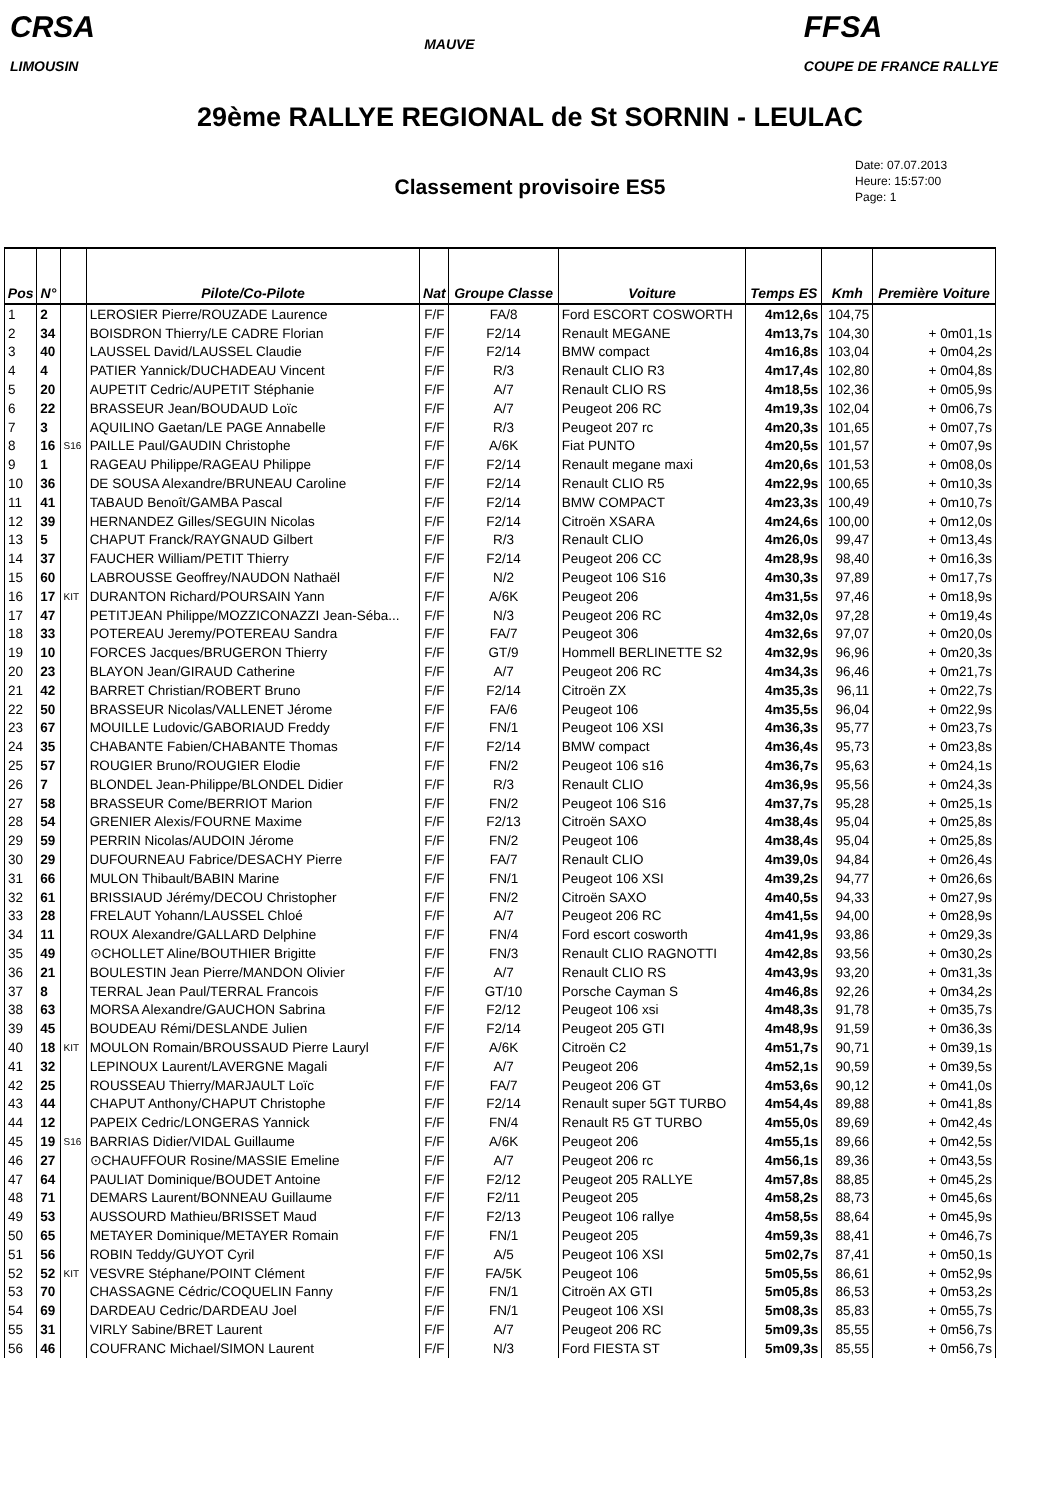CRSA
LIMOUSIN
MAUVE
FFSA
COUPE DE FRANCE RALLYE
29ème RALLYE REGIONAL de St SORNIN - LEULAC
Classement provisoire ES5
Date: 07.07.2013
Heure: 15:57:00
Page: 1
| Pos | N° | | Pilote/Co-Pilote | Nat | Groupe Classe | Voiture | Temps ES | Kmh | Première Voiture |
| --- | --- | --- | --- | --- | --- | --- | --- | --- | --- |
| 1 | 2 | | LEROSIER Pierre/ROUZADE Laurence | F/F | FA/8 | Ford ESCORT COSWORTH | 4m12,6s | 104,75 | |
| 2 | 34 | | BOISDRON Thierry/LE CADRE Florian | F/F | F2/14 | Renault MEGANE | 4m13,7s | 104,30 | + 0m01,1s |
| 3 | 40 | | LAUSSEL David/LAUSSEL Claudie | F/F | F2/14 | BMW compact | 4m16,8s | 103,04 | + 0m04,2s |
| 4 | 4 | | PATIER Yannick/DUCHADEAU Vincent | F/F | R/3 | Renault CLIO R3 | 4m17,4s | 102,80 | + 0m04,8s |
| 5 | 20 | | AUPETIT Cedric/AUPETIT Stéphanie | F/F | A/7 | Renault CLIO RS | 4m18,5s | 102,36 | + 0m05,9s |
| 6 | 22 | | BRASSEUR Jean/BOUDAUD Loïc | F/F | A/7 | Peugeot 206 RC | 4m19,3s | 102,04 | + 0m06,7s |
| 7 | 3 | | AQUILINO Gaetan/LE PAGE Annabelle | F/F | R/3 | Peugeot 207 rc | 4m20,3s | 101,65 | + 0m07,7s |
| 8 | 16 | S16 | PAILLE Paul/GAUDIN Christophe | F/F | A/6K | Fiat PUNTO | 4m20,5s | 101,57 | + 0m07,9s |
| 9 | 1 | | RAGEAU Philippe/RAGEAU Philippe | F/F | F2/14 | Renault megane maxi | 4m20,6s | 101,53 | + 0m08,0s |
| 10 | 36 | | DE SOUSA Alexandre/BRUNEAU Caroline | F/F | F2/14 | Renault CLIO R5 | 4m22,9s | 100,65 | + 0m10,3s |
| 11 | 41 | | TABAUD Benoît/GAMBA Pascal | F/F | F2/14 | BMW COMPACT | 4m23,3s | 100,49 | + 0m10,7s |
| 12 | 39 | | HERNANDEZ Gilles/SEGUIN Nicolas | F/F | F2/14 | Citroën XSARA | 4m24,6s | 100,00 | + 0m12,0s |
| 13 | 5 | | CHAPUT Franck/RAYGNAUD Gilbert | F/F | R/3 | Renault CLIO | 4m26,0s | 99,47 | + 0m13,4s |
| 14 | 37 | | FAUCHER William/PETIT Thierry | F/F | F2/14 | Peugeot 206 CC | 4m28,9s | 98,40 | + 0m16,3s |
| 15 | 60 | | LABROUSSE Geoffrey/NAUDON Nathaël | F/F | N/2 | Peugeot 106 S16 | 4m30,3s | 97,89 | + 0m17,7s |
| 16 | 17 | KIT | DURANTON Richard/POURSAIN Yann | F/F | A/6K | Peugeot 206 | 4m31,5s | 97,46 | + 0m18,9s |
| 17 | 47 | | PETITJEAN Philippe/MOZZICONAZZI Jean-Séba... | F/F | N/3 | Peugeot 206 RC | 4m32,0s | 97,28 | + 0m19,4s |
| 18 | 33 | | POTEREAU Jeremy/POTEREAU Sandra | F/F | FA/7 | Peugeot 306 | 4m32,6s | 97,07 | + 0m20,0s |
| 19 | 10 | | FORCES Jacques/BRUGERON Thierry | F/F | GT/9 | Hommell BERLINETTE S2 | 4m32,9s | 96,96 | + 0m20,3s |
| 20 | 23 | | BLAYON Jean/GIRAUD Catherine | F/F | A/7 | Peugeot 206 RC | 4m34,3s | 96,46 | + 0m21,7s |
| 21 | 42 | | BARRET Christian/ROBERT Bruno | F/F | F2/14 | Citroën ZX | 4m35,3s | 96,11 | + 0m22,7s |
| 22 | 50 | | BRASSEUR Nicolas/VALLENET Jérome | F/F | FA/6 | Peugeot 106 | 4m35,5s | 96,04 | + 0m22,9s |
| 23 | 67 | | MOUILLE Ludovic/GABORIAUD Freddy | F/F | FN/1 | Peugeot 106 XSI | 4m36,3s | 95,77 | + 0m23,7s |
| 24 | 35 | | CHABANTE Fabien/CHABANTE Thomas | F/F | F2/14 | BMW compact | 4m36,4s | 95,73 | + 0m23,8s |
| 25 | 57 | | ROUGIER Bruno/ROUGIER Elodie | F/F | FN/2 | Peugeot 106 s16 | 4m36,7s | 95,63 | + 0m24,1s |
| 26 | 7 | | BLONDEL Jean-Philippe/BLONDEL Didier | F/F | R/3 | Renault CLIO | 4m36,9s | 95,56 | + 0m24,3s |
| 27 | 58 | | BRASSEUR Come/BERRIOT Marion | F/F | FN/2 | Peugeot 106 S16 | 4m37,7s | 95,28 | + 0m25,1s |
| 28 | 54 | | GRENIER Alexis/FOURNE Maxime | F/F | F2/13 | Citroën SAXO | 4m38,4s | 95,04 | + 0m25,8s |
| 29 | 59 | | PERRIN Nicolas/AUDOIN Jérome | F/F | FN/2 | Peugeot 106 | 4m38,4s | 95,04 | + 0m25,8s |
| 30 | 29 | | DUFOURNEAU Fabrice/DESACHY Pierre | F/F | FA/7 | Renault CLIO | 4m39,0s | 94,84 | + 0m26,4s |
| 31 | 66 | | MULON Thibault/BABIN Marine | F/F | FN/1 | Peugeot 106 XSI | 4m39,2s | 94,77 | + 0m26,6s |
| 32 | 61 | | BRISSIAUD Jérémy/DECOU Christopher | F/F | FN/2 | Citroën SAXO | 4m40,5s | 94,33 | + 0m27,9s |
| 33 | 28 | | FRELAUT Yohann/LAUSSEL Chloé | F/F | A/7 | Peugeot 206 RC | 4m41,5s | 94,00 | + 0m28,9s |
| 34 | 11 | | ROUX Alexandre/GALLARD Delphine | F/F | FN/4 | Ford escort cosworth | 4m41,9s | 93,86 | + 0m29,3s |
| 35 | 49 | | ⊙CHOLLET Aline/BOUTHIER Brigitte | F/F | FN/3 | Renault CLIO RAGNOTTI | 4m42,8s | 93,56 | + 0m30,2s |
| 36 | 21 | | BOULESTIN Jean Pierre/MANDON Olivier | F/F | A/7 | Renault CLIO RS | 4m43,9s | 93,20 | + 0m31,3s |
| 37 | 8 | | TERRAL Jean Paul/TERRAL Francois | F/F | GT/10 | Porsche Cayman S | 4m46,8s | 92,26 | + 0m34,2s |
| 38 | 63 | | MORSA Alexandre/GAUCHON Sabrina | F/F | F2/12 | Peugeot 106 xsi | 4m48,3s | 91,78 | + 0m35,7s |
| 39 | 45 | | BOUDEAU Rémi/DESLANDE Julien | F/F | F2/14 | Peugeot 205 GTI | 4m48,9s | 91,59 | + 0m36,3s |
| 40 | 18 | KIT | MOULON Romain/BROUSSAUD Pierre Lauryl | F/F | A/6K | Citroën C2 | 4m51,7s | 90,71 | + 0m39,1s |
| 41 | 32 | | LEPINOUX Laurent/LAVERGNE Magali | F/F | A/7 | Peugeot 206 | 4m52,1s | 90,59 | + 0m39,5s |
| 42 | 25 | | ROUSSEAU Thierry/MARJAULT Loïc | F/F | FA/7 | Peugeot 206 GT | 4m53,6s | 90,12 | + 0m41,0s |
| 43 | 44 | | CHAPUT Anthony/CHAPUT Christophe | F/F | F2/14 | Renault super 5GT TURBO | 4m54,4s | 89,88 | + 0m41,8s |
| 44 | 12 | | PAPEIX Cedric/LONGERAS Yannick | F/F | FN/4 | Renault R5 GT TURBO | 4m55,0s | 89,69 | + 0m42,4s |
| 45 | 19 | S16 | BARRIAS Didier/VIDAL Guillaume | F/F | A/6K | Peugeot 206 | 4m55,1s | 89,66 | + 0m42,5s |
| 46 | 27 | | ⊙CHAUFFOUR Rosine/MASSIE Emeline | F/F | A/7 | Peugeot 206 rc | 4m56,1s | 89,36 | + 0m43,5s |
| 47 | 64 | | PAULIAT Dominique/BOUDET Antoine | F/F | F2/12 | Peugeot 205 RALLYE | 4m57,8s | 88,85 | + 0m45,2s |
| 48 | 71 | | DEMARS Laurent/BONNEAU Guillaume | F/F | F2/11 | Peugeot 205 | 4m58,2s | 88,73 | + 0m45,6s |
| 49 | 53 | | AUSSOURD Mathieu/BRISSET Maud | F/F | F2/13 | Peugeot 106 rallye | 4m58,5s | 88,64 | + 0m45,9s |
| 50 | 65 | | METAYER Dominique/METAYER Romain | F/F | FN/1 | Peugeot 205 | 4m59,3s | 88,41 | + 0m46,7s |
| 51 | 56 | | ROBIN Teddy/GUYOT Cyril | F/F | A/5 | Peugeot 106 XSI | 5m02,7s | 87,41 | + 0m50,1s |
| 52 | 52 | KIT | VESVRE Stéphane/POINT Clément | F/F | FA/5K | Peugeot 106 | 5m05,5s | 86,61 | + 0m52,9s |
| 53 | 70 | | CHASSAGNE Cédric/COQUELIN Fanny | F/F | FN/1 | Citroën AX GTI | 5m05,8s | 86,53 | + 0m53,2s |
| 54 | 69 | | DARDEAU Cedric/DARDEAU Joel | F/F | FN/1 | Peugeot 106 XSI | 5m08,3s | 85,83 | + 0m55,7s |
| 55 | 31 | | VIRLY Sabine/BRET Laurent | F/F | A/7 | Peugeot 206 RC | 5m09,3s | 85,55 | + 0m56,7s |
| 56 | 46 | | COUFRANC Michael/SIMON Laurent | F/F | N/3 | Ford FIESTA ST | 5m09,3s | 85,55 | + 0m56,7s |